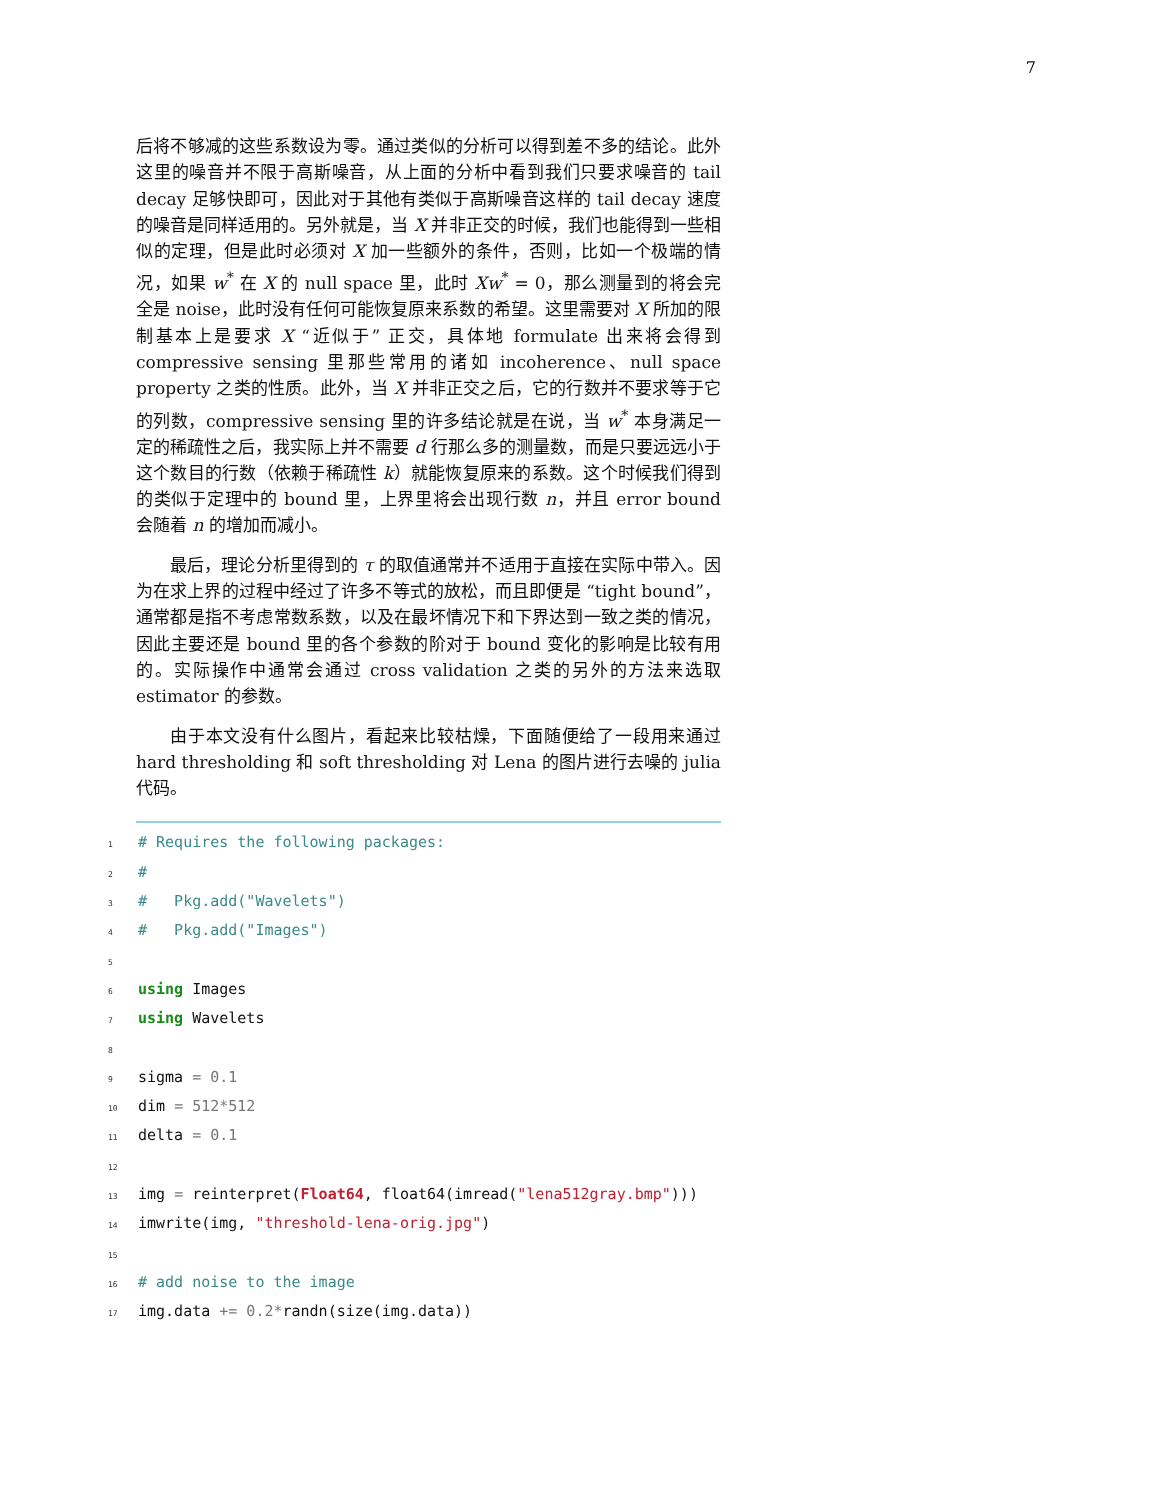7
后将不够减的这些系数设为零。通过类似的分析可以得到差不多的结论。此外这里的噪音并不限于高斯噪音，从上面的分析中看到我们只要求噪音的 tail decay 足够快即可，因此对于其他有类似于高斯噪音这样的 tail decay 速度的噪音是同样适用的。另外就是，当 X 并非正交的时候，我们也能得到一些相似的定理，但是此时必须对 X 加一些额外的条件，否则，比如一个极端的情况，如果 w<sup>*</sup> 在 X 的 null space 里，此时 Xw<sup>*</sup> = 0，那么测量到的将会完全是 noise，此时没有任何可能恢复原来系数的希望。这里需要对 X 所加的限制基本上是要求 X “近似于” 正交，具体地 formulate 出来将会得到 compressive sensing 里那些常用的诸如 incoherence、null space property 之类的性质。此外，当 X 并非正交之后，它的行数并不要求等于它的列数，compressive sensing 里的许多结论就是在说，当 w<sup>*</sup> 本身满足一定的稀疏性之后，我实际上并不需要 d 行那么多的测量数，而是只要远远小于这个数目的行数（依赖于稀疏性 k）就能恢复原来的系数。这个时候我们得到的类似于定理中的 bound 里，上界里将会出现行数 n，并且 error bound 会随着 n 的增加而减小。
最后，理论分析里得到的 τ 的取值通常并不适用于直接在实际中带入。因为在求上界的过程中经过了许多不等式的放松，而且即便是 “tight bound”，通常都是指不考虑常数系数，以及在最坏情况下和下界达到一致之类的情况，因此主要还是 bound 里的各个参数的阶对于 bound 变化的影响是比较有用的。实际操作中通常会通过 cross validation 之类的另外的方法来选取 estimator 的参数。
由于本文没有什么图片，看起来比较枯燥，下面随便给了一段用来通过 hard thresholding 和 soft thresholding 对 Lena 的图片进行去噪的 julia 代码。
1 # Requires the following packages:
2 #
3 # Pkg.add("Wavelets")
4 # Pkg.add("Images")
5
6 using Images
7 using Wavelets
8
9 sigma = 0.1
10 dim = 512*512
11 delta = 0.1
12
13 img = reinterpret(Float64, float64(imread("lena512gray.bmp")))
14 imwrite(img, "threshold-lena-orig.jpg")
15
16 # add noise to the image
17 img.data += 0.2*randn(size(img.data))